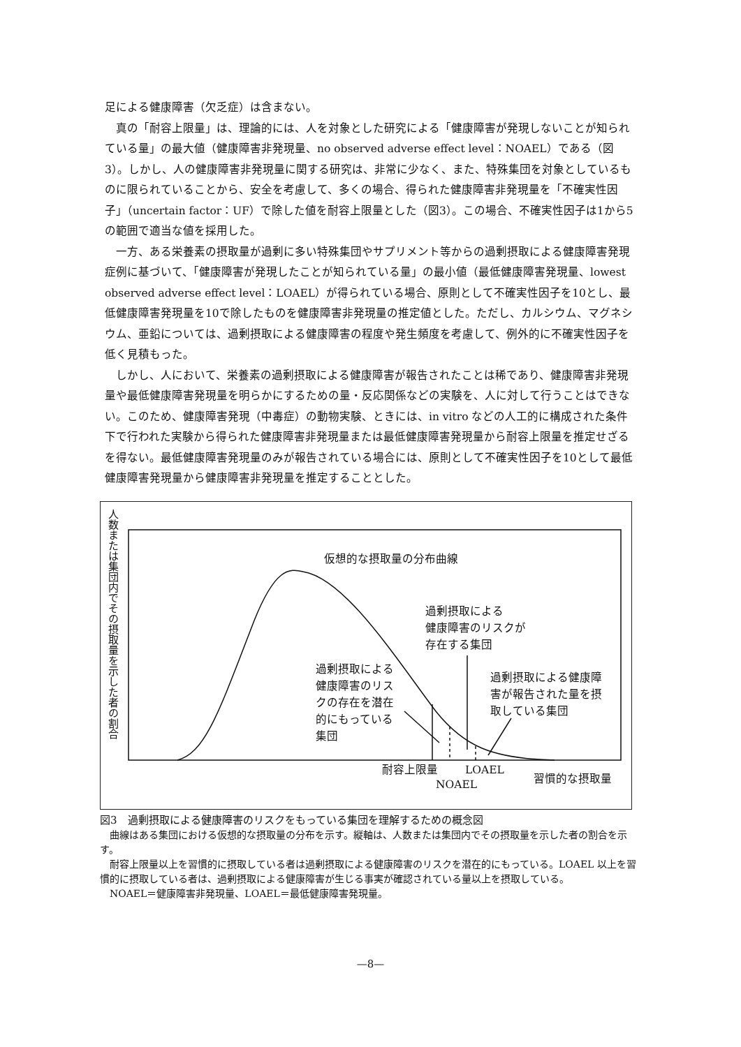足による健康障害（欠乏症）は含まない。
真の「耐容上限量」は、理論的には、人を対象とした研究による「健康障害が発現しないことが知られている量」の最大値（健康障害非発現量、no observed adverse effect level：NOAEL）である（図3）。しかし、人の健康障害非発現量に関する研究は、非常に少なく、また、特殊集団を対象としているものに限られていることから、安全を考慮して、多くの場合、得られた健康障害非発現量を「不確実性因子」（uncertain factor：UF）で除した値を耐容上限量とした（図3）。この場合、不確実性因子は1から5の範囲で適当な値を採用した。
一方、ある栄養素の摂取量が過剰に多い特殊集団やサプリメント等からの過剰摂取による健康障害発現症例に基づいて、「健康障害が発現したことが知られている量」の最小値（最低健康障害発現量、lowest observed adverse effect level：LOAEL）が得られている場合、原則として不確実性因子を10とし、最低健康障害発現量を10で除したものを健康障害非発現量の推定値とした。ただし、カルシウム、マグネシウム、亜鉛については、過剰摂取による健康障害の程度や発生頻度を考慮して、例外的に不確実性因子を低く見積もった。
しかし、人において、栄養素の過剰摂取による健康障害が報告されたことは稀であり、健康障害非発現量や最低健康障害発現量を明らかにするための量・反応関係などの実験を、人に対して行うことはできない。このため、健康障害発現（中毒症）の動物実験、ときには、in vitro などの人工的に構成された条件下で行われた実験から得られた健康障害非発現量または最低健康障害発現量から耐容上限量を推定せざるを得ない。最低健康障害発現量のみが報告されている場合には、原則として不確実性因子を10として最低健康障害発現量から健康障害非発現量を推定することとした。
人数または集団内でその摂取量を示した者の割合
仮想的な摂取量の分布曲線
過剰摂取による
健康障害のリスクが
存在する集団
過剰摂取による
健康障害のリス
クの存在を潜在
的にもっている
集団
過剰摂取による健康障
害が報告された量を摂
取している集団
耐容上限量 LOAEL
NOAEL 習慣的な摂取量
図3　過剰摂取による健康障害のリスクをもっている集団を理解するための概念図
　曲線はある集団における仮想的な摂取量の分布を示す。縦軸は、人数または集団内でその摂取量を示した者の割合を示す。
　耐容上限量以上を習慣的に摂取している者は過剰摂取による健康障害のリスクを潜在的にもっている。LOAEL 以上を習慣的に摂取している者は、過剰摂取による健康障害が生じる事実が確認されている量以上を摂取している。
　NOAEL＝健康障害非発現量、LOAEL＝最低健康障害発現量。
—8—